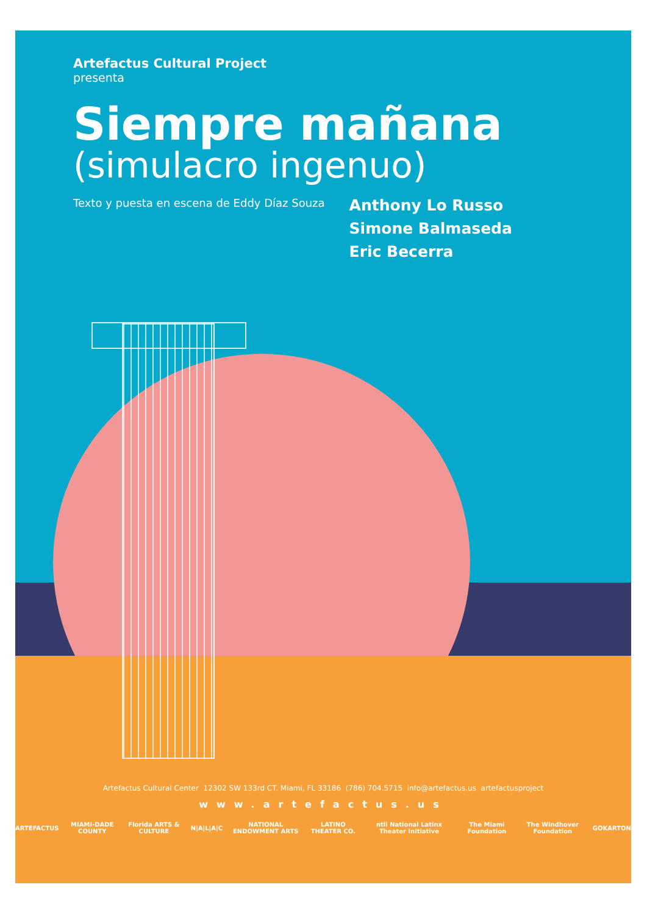Artefactus Cultural Project
presenta
Siempre mañana
(simulacro ingenuo)
Texto y puesta en escena de Eddy Díaz Souza
Anthony Lo Russo
Simone Balmaseda
Eric Becerra
Artefactus Cultural Center 12302 SW 133rd CT. Miami, FL 33186 (786) 704.5715 info@artefactus.us artefactusproject
www.artefactus.us
ARTEFACTUS MIAMI-DADE COUNTY Florida ARTS & CULTURE N|A|L|A|C NATIONAL ENDOWMENT ARTS LATINO THEATER CO. ntli National Latinx Theater Initiative The Miami Foundation The Windhover Foundation GOKARTON